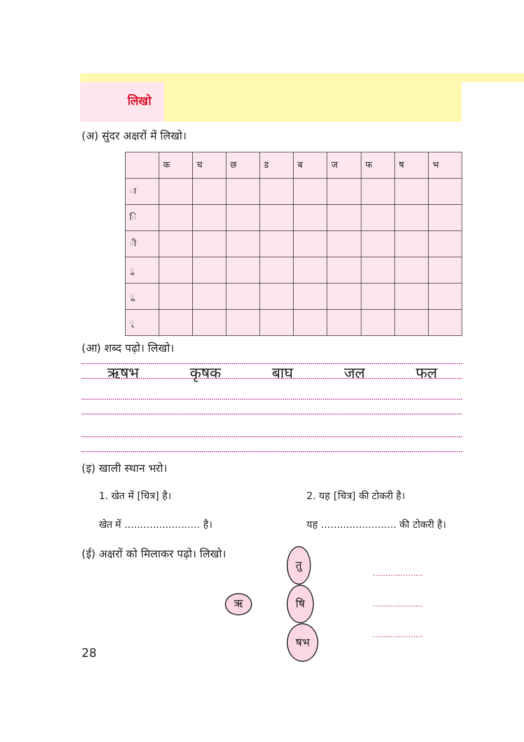लिखो
(अ) सुंदर अक्षरों में लिखो।
| | क | च | छ | ड | ब | ज | फ | ष | भ |
| ा | | | | | | | | | |
| ि | | | | | | | | | |
| ी | | | | | | | | | |
| ु | | | | | | | | | |
| ू | | | | | | | | | |
| ृ | | | | | | | | | |
(आ) शब्द पढ़ो। लिखो।
ऋषभ कृषक बाघ जल फल
(इ) खाली स्थान भरो।
1. खेत में [चित्र] है।
खेत में ........................ है।
2. यह [चित्र] की टोकरी है।
यह ........................ की टोकरी है।
(ई) अक्षरों को मिलाकर पढ़ो। लिखो।
ऋ
तु
षि
षभ
....................
....................
....................
28